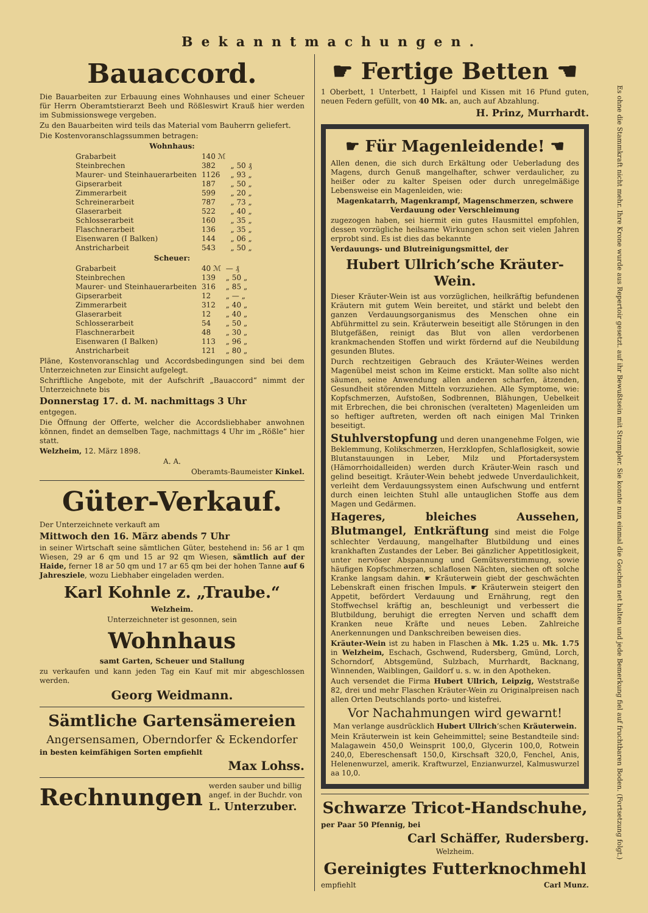Bekanntmachungen.
Bauaccord.
Die Bauarbeiten zur Erbauung eines Wohnhauses und einer Scheuer für Herrn Oberamtstierarzt Beeh und Rößleswirt Krauß hier werden im Submissionswege vergeben.
Zu den Bauarbeiten wird teils das Material vom Bauherrn geliefert.
Die Kostenvoranschlagssummen betragen:
Wohnhaus:
| Grabarbeit | 140 ℳ | |
| Steinbrechen | 382 | „ 50 ₰ |
| Maurer- und Steinhauerarbeiten | 1126 | „ 93 „ |
| Gipserarbeit | 187 | „ 50 „ |
| Zimmerarbeit | 599 | „ 20 „ |
| Schreinerarbeit | 787 | „ 73 „ |
| Glaserarbeit | 522 | „ 40 „ |
| Schlosserarbeit | 160 | „ 35 „ |
| Flaschnerarbeit | 136 | „ 35 „ |
| Eisenwaren (I Balken) | 144 | „ 06 „ |
| Anstricharbeit | 543 | „ 50 „ |
Scheuer:
| Grabarbeit | 40 ℳ | — ₰ |
| Steinbrechen | 139 | „ 50 „ |
| Maurer- und Steinhauerarbeiten | 316 | „ 85 „ |
| Gipserarbeit | 12 | „ — „ |
| Zimmerarbeit | 312 | „ 40 „ |
| Glaserarbeit | 12 | „ 40 „ |
| Schlosserarbeit | 54 | „ 50 „ |
| Flaschnerarbeit | 48 | „ 30 „ |
| Eisenwaren (I Balken) | 113 | „ 96 „ |
| Anstricharbeit | 121 | „ 80 „ |
Pläne, Kostenvoranschlag und Accordsbedingungen sind bei dem Unterzeichneten zur Einsicht aufgelegt.
Schriftliche Angebote, mit der Aufschrift „Bauaccord“ nimmt der Unterzeichnete bis
Donnerstag 17. d. M. nachmittags 3 Uhr
entgegen.
Die Öffnung der Offerte, welcher die Accordsliebhaber anwohnen können, findet an demselben Tage, nachmittags 4 Uhr im „Rößle“ hier statt.
Welzheim, 12. März 1898.
A. A.
Oberamts-Baumeister Kinkel.
Güter-Verkauf.
Der Unterzeichnete verkauft am
Mittwoch den 16. März abends 7 Uhr
in seiner Wirtschaft seine sämtlichen Güter, bestehend in: 56 ar 1 qm Wiesen, 29 ar 6 qm und 15 ar 92 qm Wiesen, sämtlich auf der Haide, ferner 18 ar 50 qm und 17 ar 65 qm bei der hohen Tanne auf 6 Jahresziele, wozu Liebhaber eingeladen werden.
Karl Kohnle z. „Traube.“
Welzheim.
Unterzeichneter ist gesonnen, sein
Wohnhaus
samt Garten, Scheuer und Stallung
zu verkaufen und kann jeden Tag ein Kauf mit mir abgeschlossen werden.
Georg Weidmann.
Sämtliche Gartensämereien
Angersensamen, Oberndorfer & Eckendorfer
in besten keimfähigen Sorten empfiehlt
Max Lohss.
Rechnungen werden sauber und billig angef. in der Buchdr. von L. Unterzuber.
☛ Fertige Betten ☚
1 Oberbett, 1 Unterbett, 1 Haipfel und Kissen mit 16 Pfund guten, neuen Federn gefüllt, von 40 Mk. an, auch auf Abzahlung.
H. Prinz, Murrhardt.
☛ Für Magenleidende! ☚
Allen denen, die sich durch Erkältung oder Ueberladung des Magens, durch Genuß mangelhafter, schwer verdaulicher, zu heißer oder zu kalter Speisen oder durch unregelmäßige Lebensweise ein Magenleiden, wie:
Magenkatarrh, Magenkrampf, Magenschmerzen, schwere Verdauung oder Verschleimung
zugezogen haben, sei hiermit ein gutes Hausmittel empfohlen, dessen vorzügliche heilsame Wirkungen schon seit vielen Jahren erprobt sind. Es ist dies das bekannte
Verdauungs- und Blutreinigungsmittel, der
Hubert Ullrich’sche Kräuter-Wein.
Dieser Kräuter-Wein ist aus vorzüglichen, heilkräftig befundenen Kräutern mit gutem Wein bereitet, und stärkt und belebt den ganzen Verdauungsorganismus des Menschen ohne ein Abführmittel zu sein. Kräuterwein beseitigt alle Störungen in den Blutgefäßen, reinigt das Blut von allen verdorbenen krankmachenden Stoffen und wirkt fördernd auf die Neubildung gesunden Blutes.
Durch rechtzeitigen Gebrauch des Kräuter-Weines werden Magenübel meist schon im Keime erstickt. Man sollte also nicht säumen, seine Anwendung allen anderen scharfen, ätzenden, Gesundheit störenden Mitteln vorzuziehen. Alle Symptome, wie: Kopfschmerzen, Aufstoßen, Sodbrennen, Blähungen, Uebelkeit mit Erbrechen, die bei chronischen (veralteten) Magenleiden um so heftiger auftreten, werden oft nach einigen Mal Trinken beseitigt.
Stuhlverstopfung und deren unangenehme Folgen, wie Beklemmung, Kolikschmerzen, Herzklopfen, Schlaflosigkeit, sowie Blutanstauungen in Leber, Milz und Pfortadersystem (Hämorrhoidalleiden) werden durch Kräuter-Wein rasch und gelind beseitigt. Kräuter-Wein behebt jedwede Unverdaulichkeit, verleiht dem Verdauungssystem einen Aufschwung und entfernt durch einen leichten Stuhl alle untauglichen Stoffe aus dem Magen und Gedärmen.
Hageres, bleiches Aussehen, Blutmangel, Entkräftung sind meist die Folge schlechter Verdauung, mangelhafter Blutbildung und eines krankhaften Zustandes der Leber. Bei gänzlicher Appetitlosigkeit, unter nervöser Abspannung und Gemütsverstimmung, sowie häufigen Kopfschmerzen, schlaflosen Nächten, siechen oft solche Kranke langsam dahin. ☛ Kräuterwein giebt der geschwächten Lebenskraft einen frischen Impuls. ☛ Kräuterwein steigert den Appetit, befördert Verdauung und Ernährung, regt den Stoffwechsel kräftig an, beschleunigt und verbessert die Blutbildung, beruhigt die erregten Nerven und schafft dem Kranken neue Kräfte und neues Leben. Zahlreiche Anerkennungen und Dankschreiben beweisen dies.
Kräuter-Wein ist zu haben in Flaschen à Mk. 1.25 u. Mk. 1.75 in Welzheim, Eschach, Gschwend, Rudersberg, Gmünd, Lorch, Schorndorf, Abtsgemünd, Sulzbach, Murrhardt, Backnang, Winnenden, Waiblingen, Gaildorf u. s. w. in den Apotheken.
Auch versendet die Firma Hubert Ullrich, Leipzig, Weststraße 82, drei und mehr Flaschen Kräuter-Wein zu Originalpreisen nach allen Orten Deutschlands porto- und kistefrei.
Vor Nachahmungen wird gewarnt!
Man verlange ausdrücklich Hubert Ullrich’schen Kräuterwein.
Mein Kräuterwein ist kein Geheimmittel; seine Bestandteile sind: Malagawein 450,0 Weinsprit 100,0, Glycerin 100,0, Rotwein 240,0, Ebereschensaft 150,0, Kirschsaft 320,0, Fenchel, Anis, Helenenwurzel, amerik. Kraftwurzel, Enzianwurzel, Kalmuswurzel aa 10,0.
Schwarze Tricot-Handschuhe,
per Paar 50 Pfennig, bei
Carl Schäffer, Rudersberg.
Welzheim.
Gereinigtes Futterknochmehl
empfiehlt Carl Munz.
Es ohne die Stammkraft nicht mehr. Ihre Krone wurde aus Repertoir gesetzt. auf ihr Bewußtsein mit Strampler. Sie konnte nun einmal die Goschen net halten und jede Bemerkung fiel auf fruchtbaren Boden. (Fortsetzung folgt.)